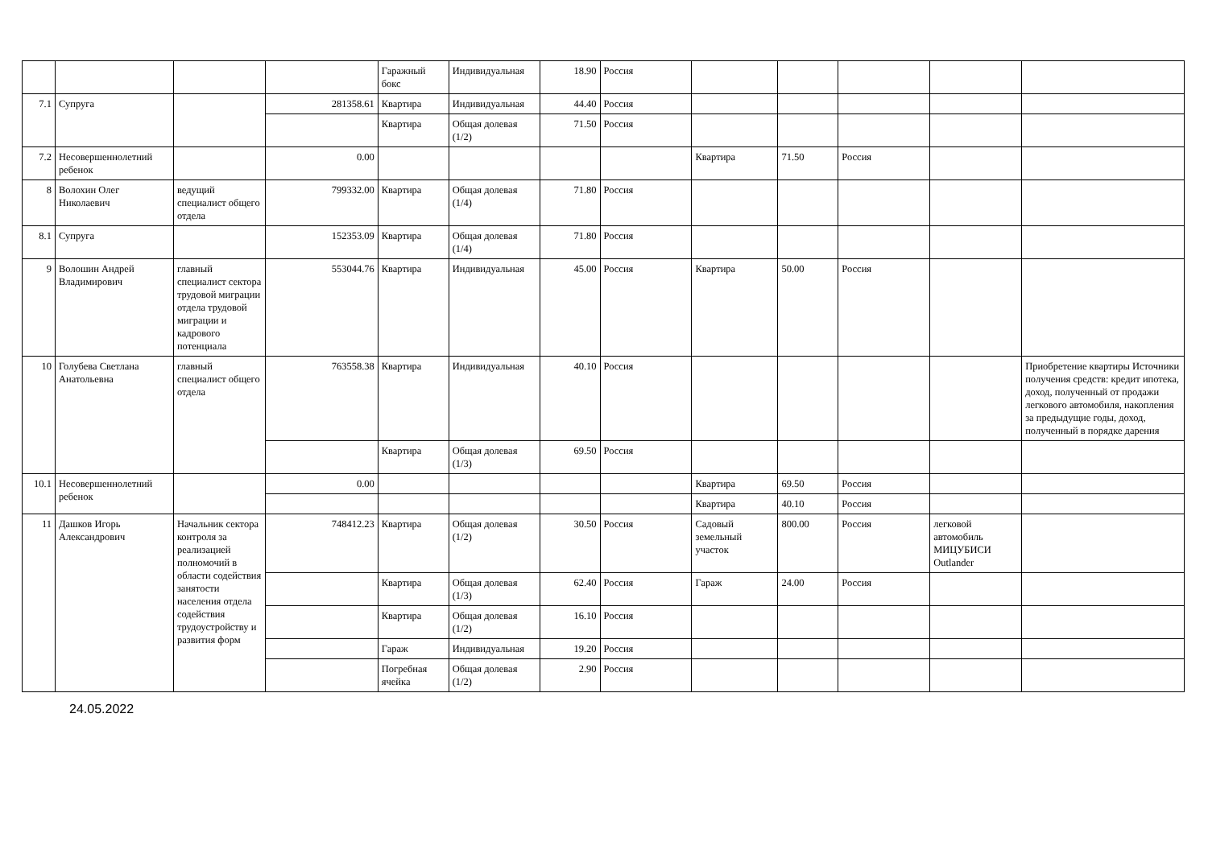| | | | | Гаражный бокс | Индивидуальная | 18.90 | Россия | | | | | |
| 7.1 | Супруга | | 281358.61 | Квартира | Индивидуальная | 44.40 | Россия | | | | | |
| | | | | Квартира | Общая долевая (1/2) | 71.50 | Россия | | | | | |
| 7.2 | Несовершеннолетний ребенок | | 0.00 | | | | | Квартира | 71.50 | Россия | | |
| 8 | Волохин Олег Николаевич | ведущий специалист общего отдела | 799332.00 | Квартира | Общая долевая (1/4) | 71.80 | Россия | | | | | |
| 8.1 | Супруга | | 152353.09 | Квартира | Общая долевая (1/4) | 71.80 | Россия | | | | | |
| 9 | Волошин Андрей Владимирович | главный специалист сектора трудовой миграции отдела трудовой миграции и кадрового потенциала | 553044.76 | Квартира | Индивидуальная | 45.00 | Россия | Квартира | 50.00 | Россия | | |
| 10 | Голубева Светлана Анатольевна | главный специалист общего отдела | 763558.38 | Квартира | Индивидуальная | 40.10 | Россия | | | | | Приобретение квартиры Источники получения средств: кредит ипотека, доход, полученный от продажи легкового автомобиля, накопления за предыдущие годы, доход, полученный в порядке дарения |
| | | | | Квартира | Общая долевая (1/3) | 69.50 | Россия | | | | | |
| 10.1 | Несовершеннолетний ребенок | | 0.00 | | | | | Квартира | 69.50 | Россия | | |
| | | | | | | | | Квартира | 40.10 | Россия | | |
| 11 | Дашков Игорь Александрович | Начальник сектора контроля за реализацией полномочий в области содействия занятости населения отдела содействия трудоустройству и развития форм | 748412.23 | Квартира | Общая долевая (1/2) | 30.50 | Россия | Садовый земельный участок | 800.00 | Россия | легковой автомобиль МИЦУБИСИ Outlander | |
| | | | | Квартира | Общая долевая (1/3) | 62.40 | Россия | Гараж | 24.00 | Россия | | |
| | | | | Квартира | Общая долевая (1/2) | 16.10 | Россия | | | | | |
| | | | | Гараж | Индивидуальная | 19.20 | Россия | | | | | |
| | | | | Погребная ячейка | Общая долевая (1/2) | 2.90 | Россия | | | | | |
24.05.2022